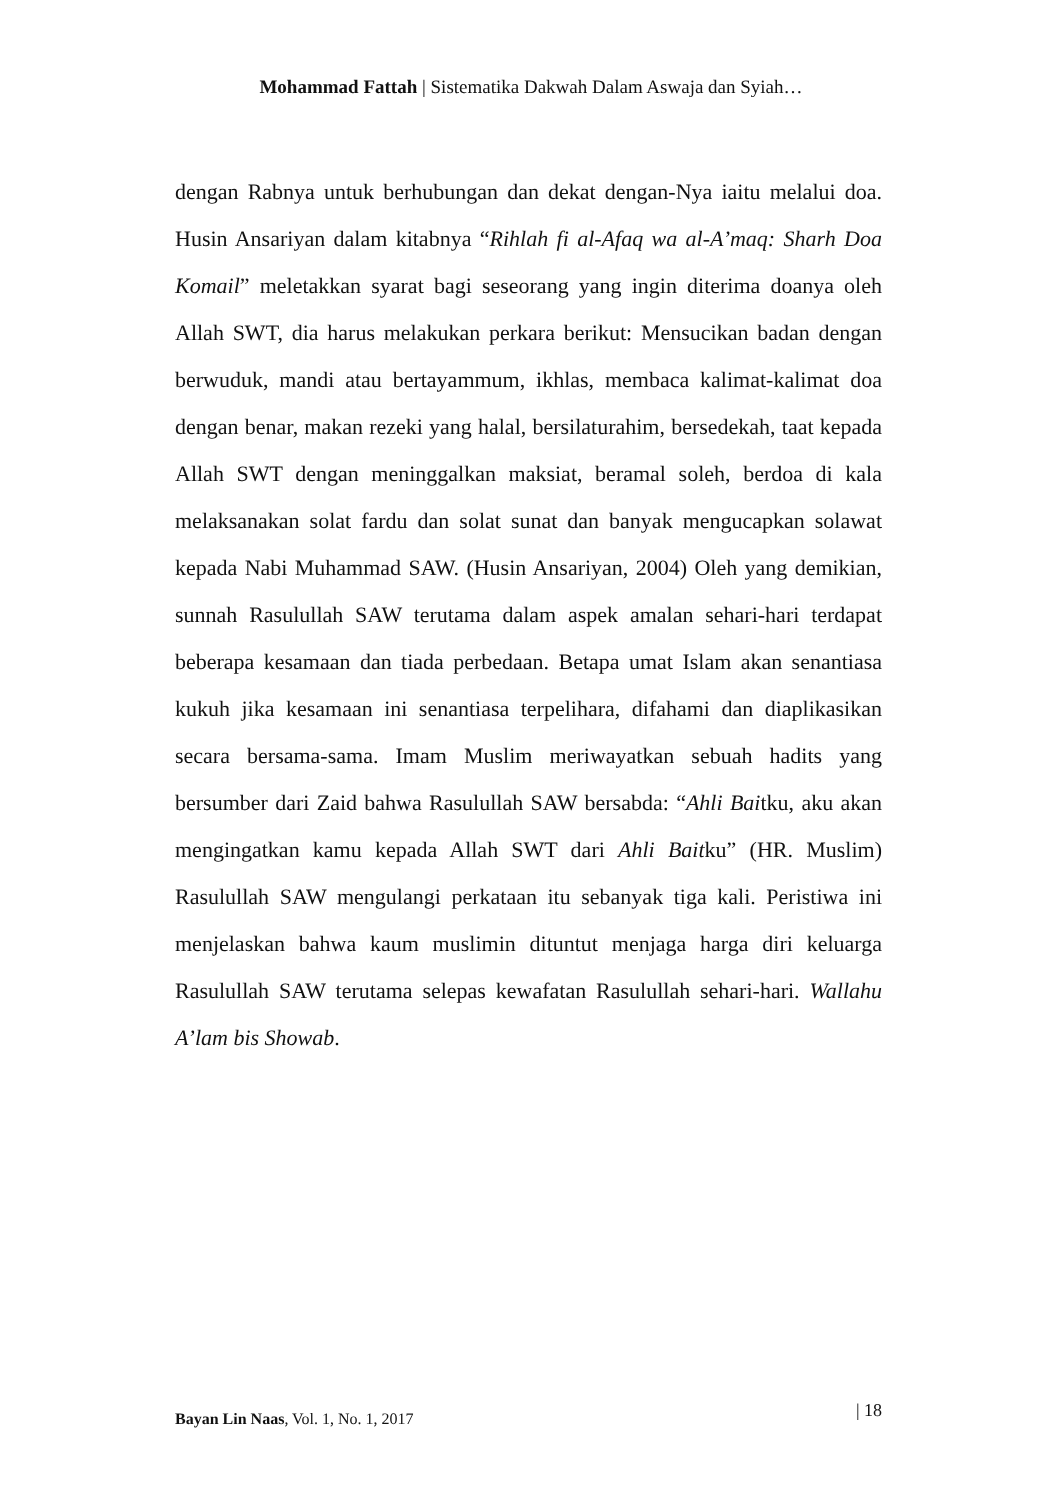Mohammad Fattah | Sistematika Dakwah Dalam Aswaja dan Syiah…
dengan Rabnya untuk berhubungan dan dekat dengan-Nya iaitu melalui doa. Husin Ansariyan dalam kitabnya “Rihlah fi al-Afaq wa al-A’maq: Sharh Doa Komail” meletakkan syarat bagi seseorang yang ingin diterima doanya oleh Allah SWT, dia harus melakukan perkara berikut: Mensucikan badan dengan berwuduk, mandi atau bertayammum, ikhlas, membaca kalimat-kalimat doa dengan benar, makan rezeki yang halal, bersilaturahim, bersedekah, taat kepada Allah SWT dengan meninggalkan maksiat, beramal soleh, berdoa di kala melaksanakan solat fardu dan solat sunat dan banyak mengucapkan solawat kepada Nabi Muhammad SAW. (Husin Ansariyan, 2004) Oleh yang demikian, sunnah Rasulullah SAW terutama dalam aspek amalan sehari-hari terdapat beberapa kesamaan dan tiada perbedaan. Betapa umat Islam akan senantiasa kukuh jika kesamaan ini senantiasa terpelihara, difahami dan diaplikasikan secara bersama-sama. Imam Muslim meriwayatkan sebuah hadits yang bersumber dari Zaid bahwa Rasulullah SAW bersabda: “Ahli Baitku, aku akan mengingatkan kamu kepada Allah SWT dari Ahli Baitku” (HR. Muslim) Rasulullah SAW mengulangi perkataan itu sebanyak tiga kali. Peristiwa ini menjelaskan bahwa kaum muslimin dituntut menjaga harga diri keluarga Rasulullah SAW terutama selepas kewafatan Rasulullah sehari-hari. Wallahu A’lam bis Showab.
Bayan Lin Naas, Vol. 1, No. 1, 2017 | 18